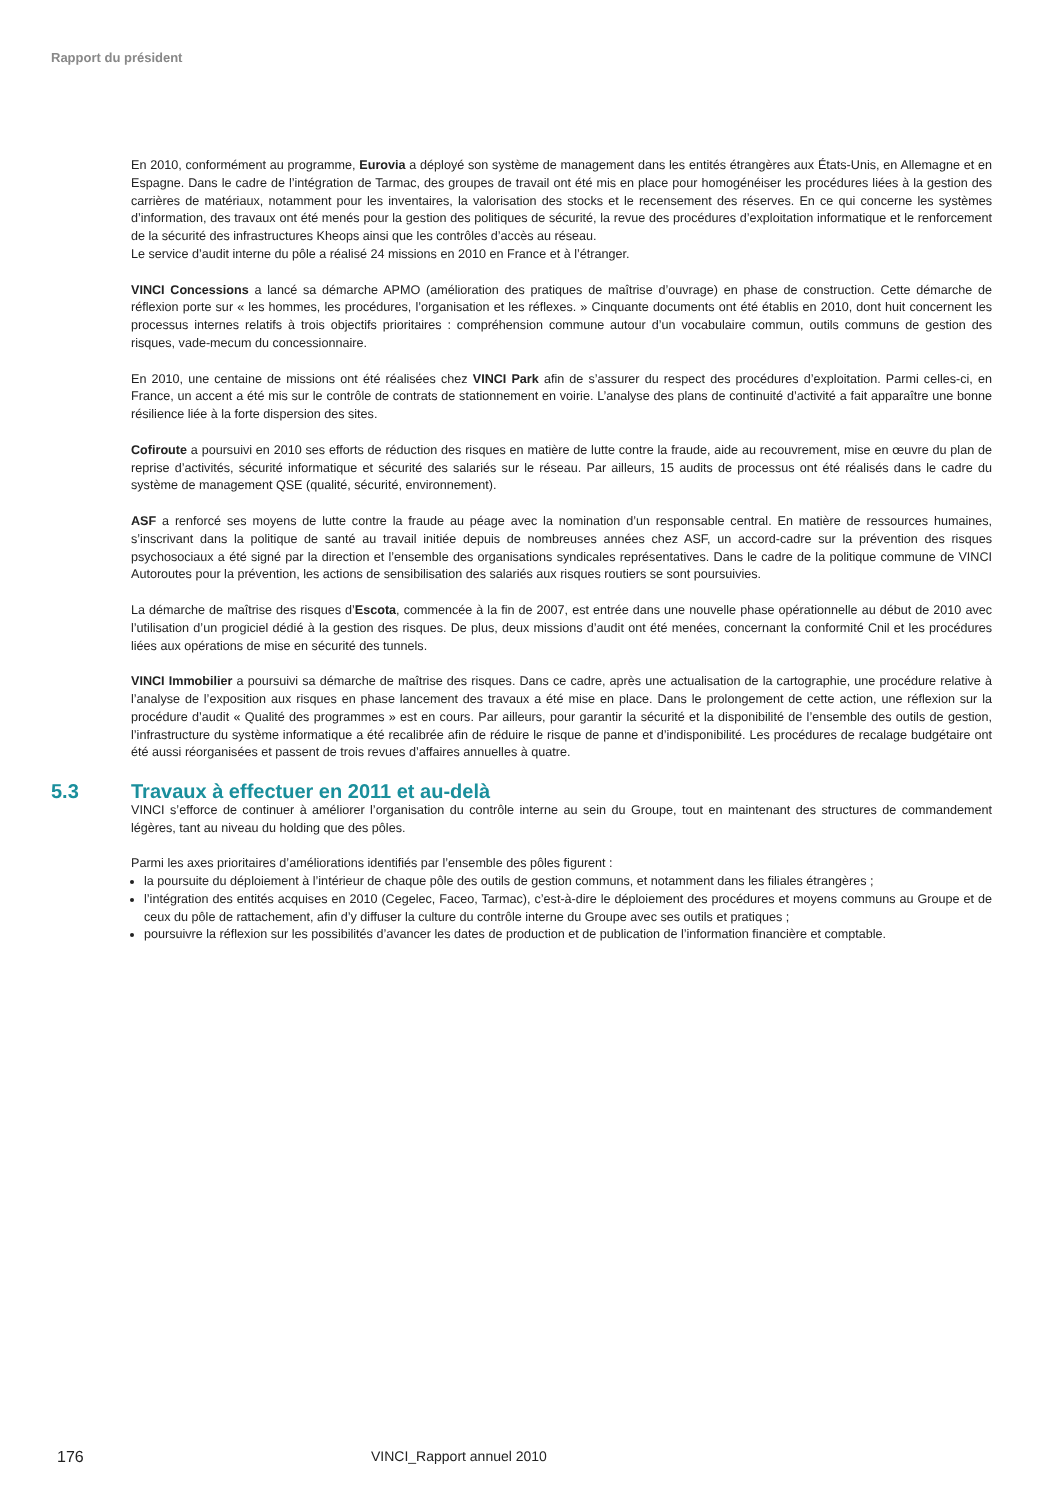Rapport du président
En 2010, conformément au programme, Eurovia a déployé son système de management dans les entités étrangères aux États-Unis, en Allemagne et en Espagne. Dans le cadre de l’intégration de Tarmac, des groupes de travail ont été mis en place pour homogénéiser les procédures liées à la gestion des carrières de matériaux, notamment pour les inventaires, la valorisation des stocks et le recensement des réserves. En ce qui concerne les systèmes d’information, des travaux ont été menés pour la gestion des politiques de sécurité, la revue des procédures d’exploitation informatique et le renforcement de la sécurité des infrastructures Kheops ainsi que les contrôles d’accès au réseau.
Le service d’audit interne du pôle a réalisé 24 missions en 2010 en France et à l’étranger.
VINCI Concessions a lancé sa démarche APMO (amélioration des pratiques de maîtrise d’ouvrage) en phase de construction. Cette démarche de réflexion porte sur « les hommes, les procédures, l’organisation et les réflexes. » Cinquante documents ont été établis en 2010, dont huit concernent les processus internes relatifs à trois objectifs prioritaires : compréhension commune autour d’un vocabulaire commun, outils communs de gestion des risques, vade-mecum du concessionnaire.
En 2010, une centaine de missions ont été réalisées chez VINCI Park afin de s’assurer du respect des procédures d’exploitation. Parmi celles-ci, en France, un accent a été mis sur le contrôle de contrats de stationnement en voirie. L’analyse des plans de continuité d’activité a fait apparaître une bonne résilience liée à la forte dispersion des sites.
Cofiroute a poursuivi en 2010 ses efforts de réduction des risques en matière de lutte contre la fraude, aide au recouvrement, mise en œuvre du plan de reprise d’activités, sécurité informatique et sécurité des salariés sur le réseau. Par ailleurs, 15 audits de processus ont été réalisés dans le cadre du système de management QSE (qualité, sécurité, environnement).
ASF a renforcé ses moyens de lutte contre la fraude au péage avec la nomination d’un responsable central. En matière de ressources humaines, s’inscrivant dans la politique de santé au travail initiée depuis de nombreuses années chez ASF, un accord-cadre sur la prévention des risques psychosociaux a été signé par la direction et l’ensemble des organisations syndicales représentatives. Dans le cadre de la politique commune de VINCI Autoroutes pour la prévention, les actions de sensibilisation des salariés aux risques routiers se sont poursuivies.
La démarche de maîtrise des risques d’Escota, commencée à la fin de 2007, est entrée dans une nouvelle phase opérationnelle au début de 2010 avec l’utilisation d’un progiciel dédié à la gestion des risques. De plus, deux missions d’audit ont été menées, concernant la conformité Cnil et les procédures liées aux opérations de mise en sécurité des tunnels.
VINCI Immobilier a poursuivi sa démarche de maîtrise des risques. Dans ce cadre, après une actualisation de la cartographie, une procédure relative à l’analyse de l’exposition aux risques en phase lancement des travaux a été mise en place. Dans le prolongement de cette action, une réflexion sur la procédure d’audit « Qualité des programmes » est en cours. Par ailleurs, pour garantir la sécurité et la disponibilité de l’ensemble des outils de gestion, l’infrastructure du système informatique a été recalibrée afin de réduire le risque de panne et d’indisponibilité. Les procédures de recalage budgétaire ont été aussi réorganisées et passent de trois revues d’affaires annuelles à quatre.
5.3 Travaux à effectuer en 2011 et au-delà
VINCI s’efforce de continuer à améliorer l’organisation du contrôle interne au sein du Groupe, tout en maintenant des structures de commandement légères, tant au niveau du holding que des pôles.
Parmi les axes prioritaires d’améliorations identifiés par l’ensemble des pôles figurent :
la poursuite du déploiement à l’intérieur de chaque pôle des outils de gestion communs, et notamment dans les filiales étrangères ;
l’intégration des entités acquises en 2010 (Cegelec, Faceo, Tarmac), c’est-à-dire le déploiement des procédures et moyens communs au Groupe et de ceux du pôle de rattachement, afin d’y diffuser la culture du contrôle interne du Groupe avec ses outils et pratiques ;
poursuivre la réflexion sur les possibilités d’avancer les dates de production et de publication de l’information financière et comptable.
176 VINCI_Rapport annuel 2010